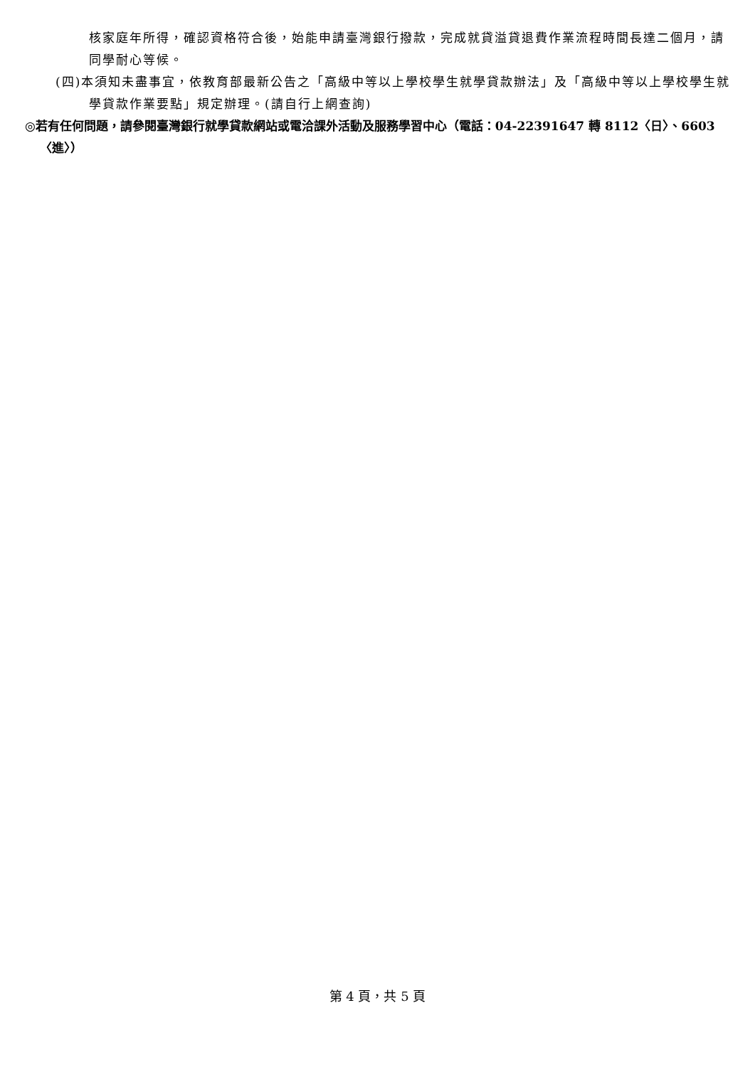核家庭年所得，確認資格符合後，始能申請臺灣銀行撥款，完成就貸溢貸退費作業流程時間長達二個月，請同學耐心等候。
(四)本須知未盡事宜，依教育部最新公告之「高級中等以上學校學生就學貸款辦法」及「高級中等以上學校學生就學貸款作業要點」規定辦理。(請自行上網查詢)
◎若有任何問題，請參閱臺灣銀行就學貸款網站或電洽課外活動及服務學習中心（電話：04-22391647 轉 8112〈日〉、6603〈進〉）
第 4 頁，共 5 頁